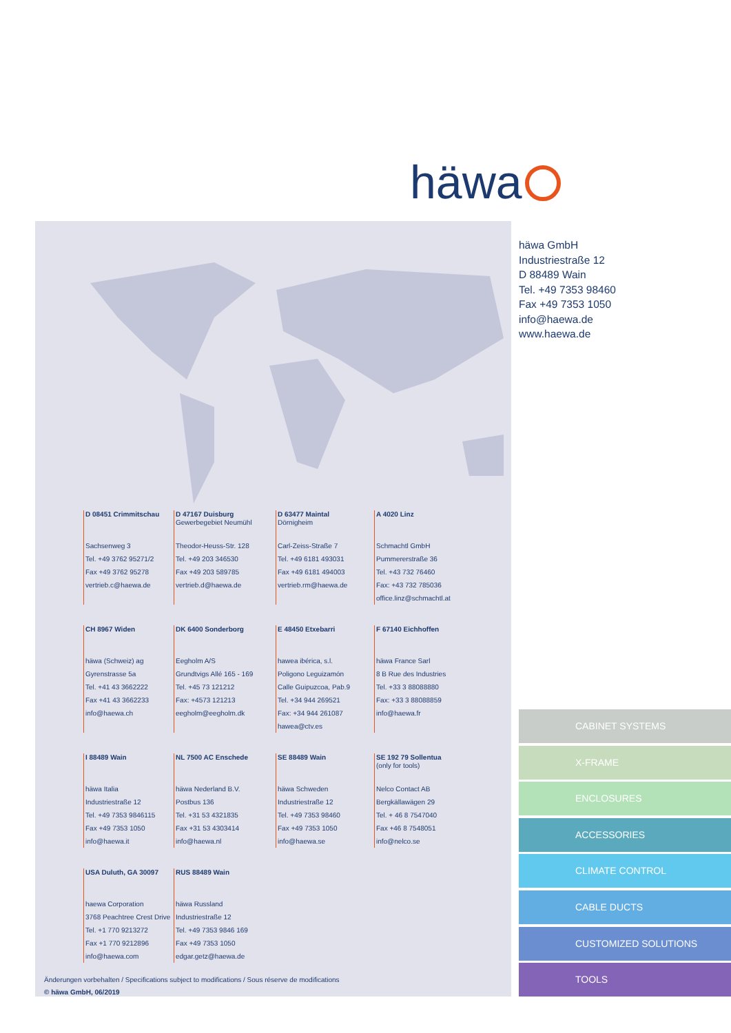häwa
D 08451 Crimmitschau
Sachsenweg 3
Tel. +49 3762 95271/2
Fax +49 3762 95278
vertrieb.c@haewa.de
D 47167 Duisburg
Gewerbegebiet Neumühl
Theodor-Heuss-Str. 128
Tel. +49 203 346530
Fax +49 203 589785
vertrieb.d@haewa.de
D 63477 Maintal
Dörnigheim
Carl-Zeiss-Straße 7
Tel. +49 6181 493031
Fax +49 6181 494003
vertrieb.rm@haewa.de
A 4020 Linz
Schmachtl GmbH
Pummererstraße 36
Tel. +43 732 76460
Fax: +43 732 785036
office.linz@schmachtl.at
CH 8967 Widen
häwa (Schweiz) ag
Gyrenstrasse 5a
Tel. +41 43 3662222
Fax +41 43 3662233
info@haewa.ch
DK 6400 Sonderborg
Eegholm A/S
Grundtvigs Allé 165 - 169
Tel. +45 73 121212
Fax: +4573 121213
eegholm@eegholm.dk
E 48450 Etxebarri
hawea ibérica, s.l.
Poligono Leguizamón
Calle Guipuzcoa, Pab.9
Tel. +34 944 269521
Fax: +34 944 261087
hawea@ctv.es
F 67140 Eichhoffen
häwa France Sarl
8 B Rue des Industries
Tel. +33 3 88088880
Fax: +33 3 88088859
info@haewa.fr
I 88489 Wain
häwa Italia
Industriestraße 12
Tel. +49 7353 9846115
Fax +49 7353 1050
info@haewa.it
NL 7500 AC Enschede
häwa Nederland B.V.
Postbus 136
Tel. +31 53 4321835
Fax +31 53 4303414
info@haewa.nl
SE 88489 Wain
häwa Schweden
Industriestraße 12
Tel. +49 7353 98460
Fax +49 7353 1050
info@haewa.se
SE 192 79 Sollentua
(only for tools)
Nelco Contact AB
Bergkällawägen 29
Tel. + 46 8 7547040
Fax +46 8 7548051
info@nelco.se
USA Duluth, GA 30097
haewa Corporation
3768 Peachtree Crest Drive
Tel. +1 770 9213272
Fax +1 770 9212896
info@haewa.com
RUS 88489 Wain
häwa Russland
Industriestraße 12
Tel. +49 7353 9846 169
Fax +49 7353 1050
edgar.getz@haewa.de
Änderungen vorbehalten / Specifications subject to modifications / Sous réserve de modifications
© häwa GmbH, 06/2019
häwa GmbH
Industriestraße 12
D 88489 Wain
Tel. +49 7353 98460
Fax +49 7353 1050
info@haewa.de
www.haewa.de
CABINET SYSTEMS
X-FRAME
ENCLOSURES
ACCESSORIES
CLIMATE CONTROL
CABLE DUCTS
CUSTOMIZED SOLUTIONS
TOOLS